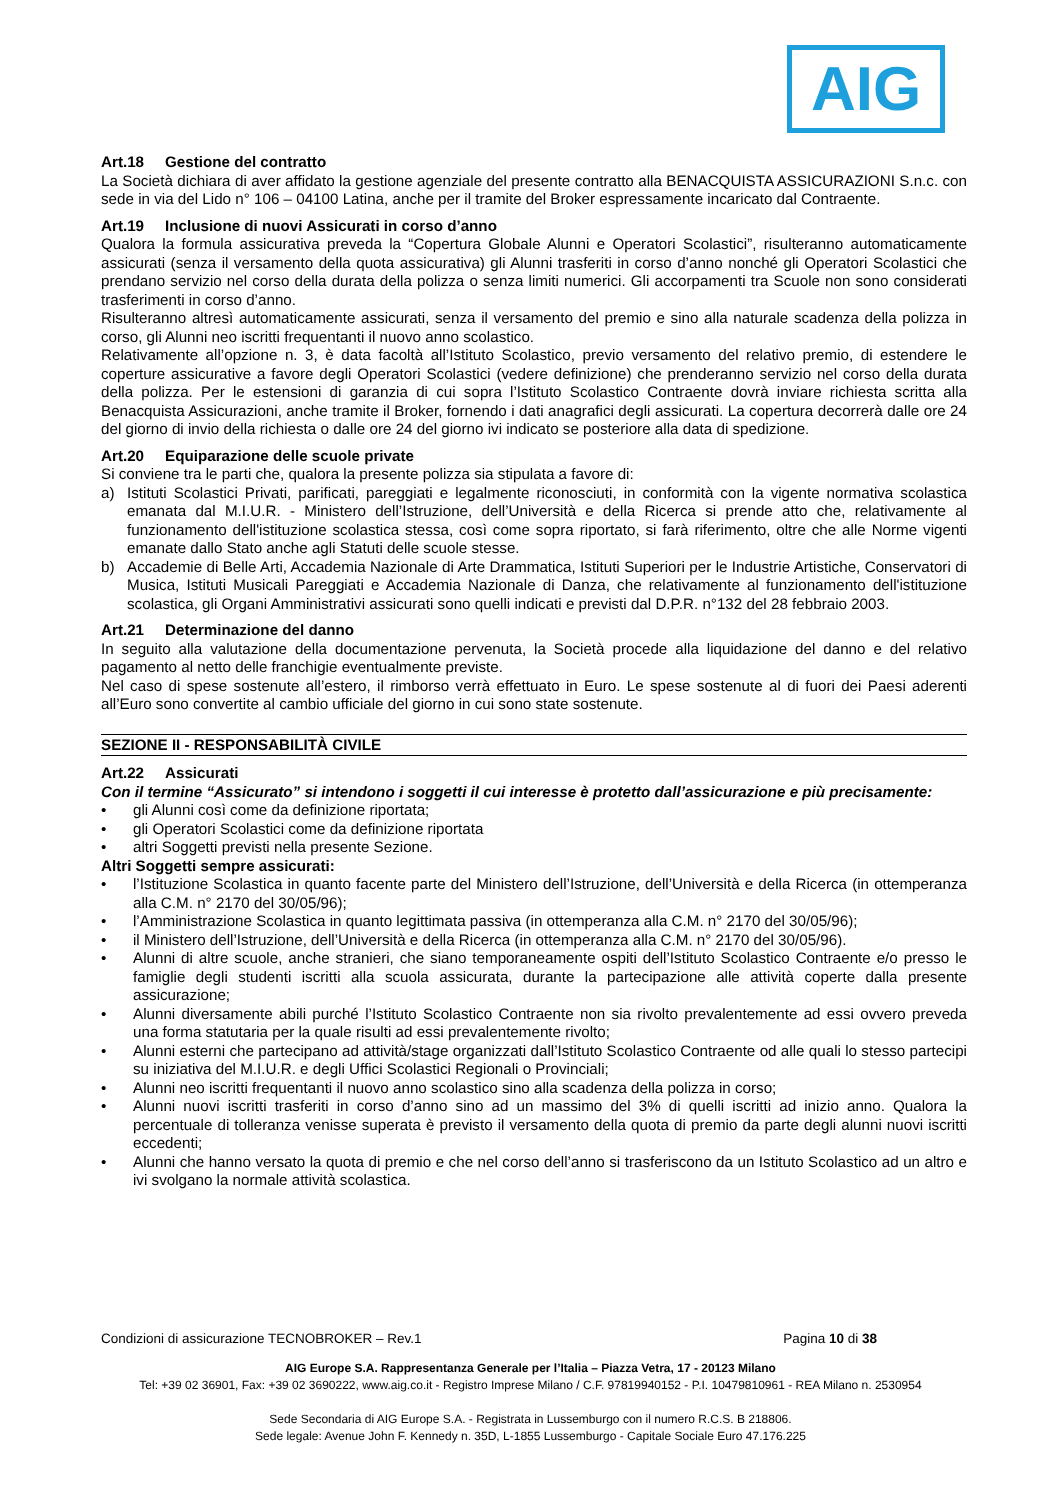AIG
Art.18 Gestione del contratto
La Società dichiara di aver affidato la gestione agenziale del presente contratto alla BENACQUISTA ASSICURAZIONI S.n.c. con sede in via del Lido n° 106 – 04100 Latina, anche per il tramite del Broker espressamente incaricato dal Contraente.
Art.19 Inclusione di nuovi Assicurati in corso d’anno
Qualora la formula assicurativa preveda la “Copertura Globale Alunni e Operatori Scolastici”, risulteranno automaticamente assicurati (senza il versamento della quota assicurativa) gli Alunni trasferiti in corso d’anno nonché gli Operatori Scolastici che prendano servizio nel corso della durata della polizza o senza limiti numerici. Gli accorpamenti tra Scuole non sono considerati trasferimenti in corso d’anno.
Risulteranno altresì automaticamente assicurati, senza il versamento del premio e sino alla naturale scadenza della polizza in corso, gli Alunni neo iscritti frequentanti il nuovo anno scolastico.
Relativamente all’opzione n. 3, è data facoltà all’Istituto Scolastico, previo versamento del relativo premio, di estendere le coperture assicurative a favore degli Operatori Scolastici (vedere definizione) che prenderanno servizio nel corso della durata della polizza. Per le estensioni di garanzia di cui sopra l’Istituto Scolastico Contraente dovrà inviare richiesta scritta alla Benacquista Assicurazioni, anche tramite il Broker, fornendo i dati anagrafici degli assicurati. La copertura decorrerà dalle ore 24 del giorno di invio della richiesta o dalle ore 24 del giorno ivi indicato se posteriore alla data di spedizione.
Art.20 Equiparazione delle scuole private
Si conviene tra le parti che, qualora la presente polizza sia stipulata a favore di:
a) Istituti Scolastici Privati, parificati, pareggiati e legalmente riconosciuti, in conformità con la vigente normativa scolastica emanata dal M.I.U.R. - Ministero dell’Istruzione, dell’Università e della Ricerca si prende atto che, relativamente al funzionamento dell'istituzione scolastica stessa, così come sopra riportato, si farà riferimento, oltre che alle Norme vigenti emanate dallo Stato anche agli Statuti delle scuole stesse.
b) Accademie di Belle Arti, Accademia Nazionale di Arte Drammatica, Istituti Superiori per le Industrie Artistiche, Conservatori di Musica, Istituti Musicali Pareggiati e Accademia Nazionale di Danza, che relativamente al funzionamento dell'istituzione scolastica, gli Organi Amministrativi assicurati sono quelli indicati e previsti dal D.P.R. n°132 del 28 febbraio 2003.
Art.21 Determinazione del danno
In seguito alla valutazione della documentazione pervenuta, la Società procede alla liquidazione del danno e del relativo pagamento al netto delle franchigie eventualmente previste.
Nel caso di spese sostenute all’estero, il rimborso verrà effettuato in Euro. Le spese sostenute al di fuori dei Paesi aderenti all’Euro sono convertite al cambio ufficiale del giorno in cui sono state sostenute.
SEZIONE II - RESPONSABILITÀ CIVILE
Art.22 Assicurati
Con il termine “Assicurato” si intendono i soggetti il cui interesse è protetto dall’assicurazione e più precisamente:
• gli Alunni così come da definizione riportata;
• gli Operatori Scolastici come da definizione riportata
• altri Soggetti previsti nella presente Sezione.
Altri Soggetti sempre assicurati:
• l’Istituzione Scolastica in quanto facente parte del Ministero dell’Istruzione, dell’Università e della Ricerca (in ottemperanza alla C.M. n° 2170 del 30/05/96);
• l’Amministrazione Scolastica in quanto legittimata passiva (in ottemperanza alla C.M. n° 2170 del 30/05/96);
• il Ministero dell’Istruzione, dell’Università e della Ricerca (in ottemperanza alla C.M. n° 2170 del 30/05/96).
• Alunni di altre scuole, anche stranieri, che siano temporaneamente ospiti dell’Istituto Scolastico Contraente e/o presso le famiglie degli studenti iscritti alla scuola assicurata, durante la partecipazione alle attività coperte dalla presente assicurazione;
• Alunni diversamente abili purché l’Istituto Scolastico Contraente non sia rivolto prevalentemente ad essi ovvero preveda una forma statutaria per la quale risulti ad essi prevalentemente rivolto;
• Alunni esterni che partecipano ad attività/stage organizzati dall’Istituto Scolastico Contraente od alle quali lo stesso partecipi su iniziativa del M.I.U.R. e degli Uffici Scolastici Regionali o Provinciali;
• Alunni neo iscritti frequentanti il nuovo anno scolastico sino alla scadenza della polizza in corso;
• Alunni nuovi iscritti trasferiti in corso d’anno sino ad un massimo del 3% di quelli iscritti ad inizio anno. Qualora la percentuale di tolleranza venisse superata è previsto il versamento della quota di premio da parte degli alunni nuovi iscritti eccedenti;
• Alunni che hanno versato la quota di premio e che nel corso dell’anno si trasferiscono da un Istituto Scolastico ad un altro e ivi svolgano la normale attività scolastica.
Condizioni di assicurazione TECNOBROKER – Rev.1 Pagina 10 di 38
AIG Europe S.A. Rappresentanza Generale per l’Italia – Piazza Vetra, 17 - 20123 Milano
Tel: +39 02 36901, Fax: +39 02 3690222, www.aig.co.it - Registro Imprese Milano / C.F. 97819940152 - P.I. 10479810961 - REA Milano n. 2530954
Sede Secondaria di AIG Europe S.A. - Registrata in Lussemburgo con il numero R.C.S. B 218806.
Sede legale: Avenue John F. Kennedy n. 35D, L-1855 Lussemburgo - Capitale Sociale Euro 47.176.225